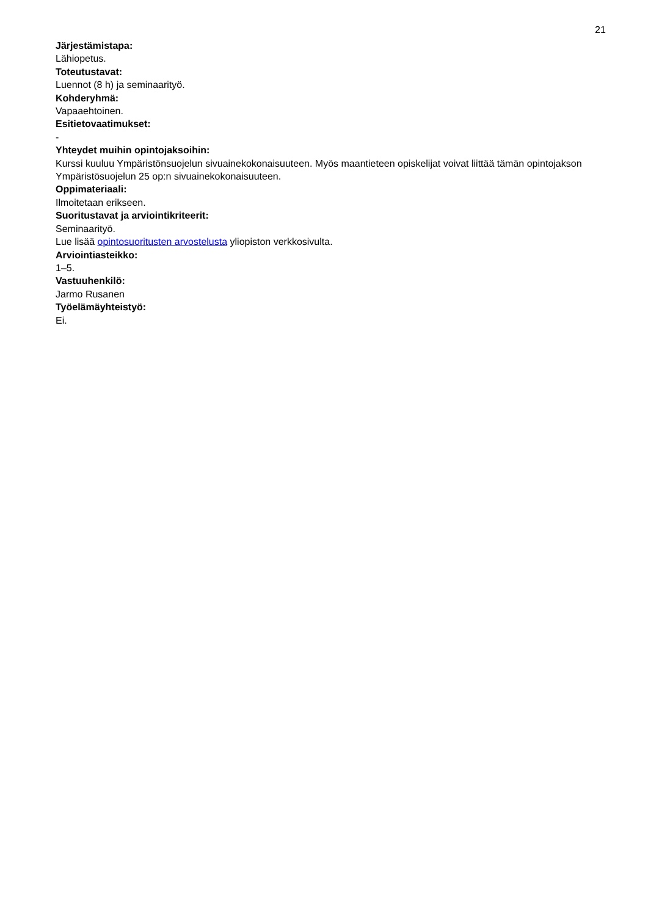21
Järjestämistapa:
Lähiopetus.
Toteutustavat:
Luennot (8 h) ja seminaarityö.
Kohderyhmä:
Vapaaehtoinen.
Esitietovaatimukset:
-
Yhteydet muihin opintojaksoihin:
Kurssi kuuluu Ympäristönsuojelun sivuainekokonaisuuteen. Myös maantieteen opiskelijat voivat liittää tämän opintojakson Ympäristösuojelun 25 op:n sivuainekokonaisuuteen.
Oppimateriaali:
Ilmoitetaan erikseen.
Suoritustavat ja arviointikriteerit:
Seminaarityö.
Lue lisää opintosuoritusten arvostelusta yliopiston verkkosivulta.
Arviointiasteikko:
1–5.
Vastuuhenkilö:
Jarmo Rusanen
Työelämäyhteistyö:
Ei.